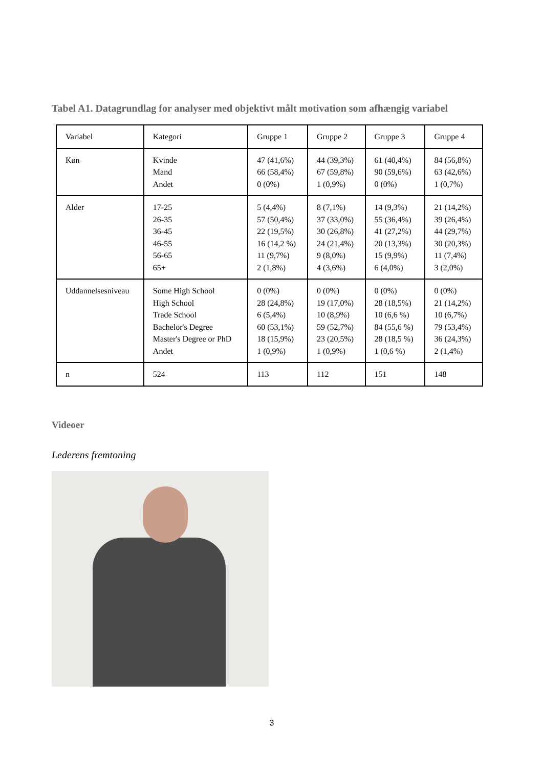Tabel A1. Datagrundlag for analyser med objektivt målt motivation som afhængig variabel
| Variabel | Kategori | Gruppe 1 | Gruppe 2 | Gruppe 3 | Gruppe 4 |
| Køn | Kvinde Mand Andet | 47 (41,6%) 66 (58,4%) 0 (0%) | 44 (39,3%) 67 (59,8%) 1 (0,9%) | 61 (40,4%) 90 (59,6%) 0 (0%) | 84 (56,8%) 63 (42,6%) 1 (0,7%) |
| Alder | 17-25 26-35 36-45 46-55 56-65 65+ | 5 (4,4%) 57 (50,4%) 22 (19,5%) 16 (14,2 %) 11 (9,7%) 2 (1,8%) | 8 (7,1%) 37 (33,0%) 30 (26,8%) 24 (21,4%) 9 (8,0%) 4 (3,6%) | 14 (9,3%) 55 (36,4%) 41 (27,2%) 20 (13,3%) 15 (9,9%) 6 (4,0%) | 21 (14,2%) 39 (26,4%) 44 (29,7%) 30 (20,3%) 11 (7,4%) 3 (2,0%) |
| Uddannelsesniveau | Some High School High School Trade School Bachelor's Degree Master's Degree or PhD Andet | 0 (0%) 28 (24,8%) 6 (5,4%) 60 (53,1%) 18 (15,9%) 1 (0,9%) | 0 (0%) 19 (17,0%) 10 (8,9%) 59 (52,7%) 23 (20,5%) 1 (0,9%) | 0 (0%) 28 (18,5%) 10 (6,6 %) 84 (55,6 %) 28 (18,5 %) 1 (0,6 %) | 0 (0%) 21 (14,2%) 10 (6,7%) 79 (53,4%) 36 (24,3%) 2 (1,4%) |
| n | 524 | 113 | 112 | 151 | 148 |
Videoer
Lederens fremtoning
3